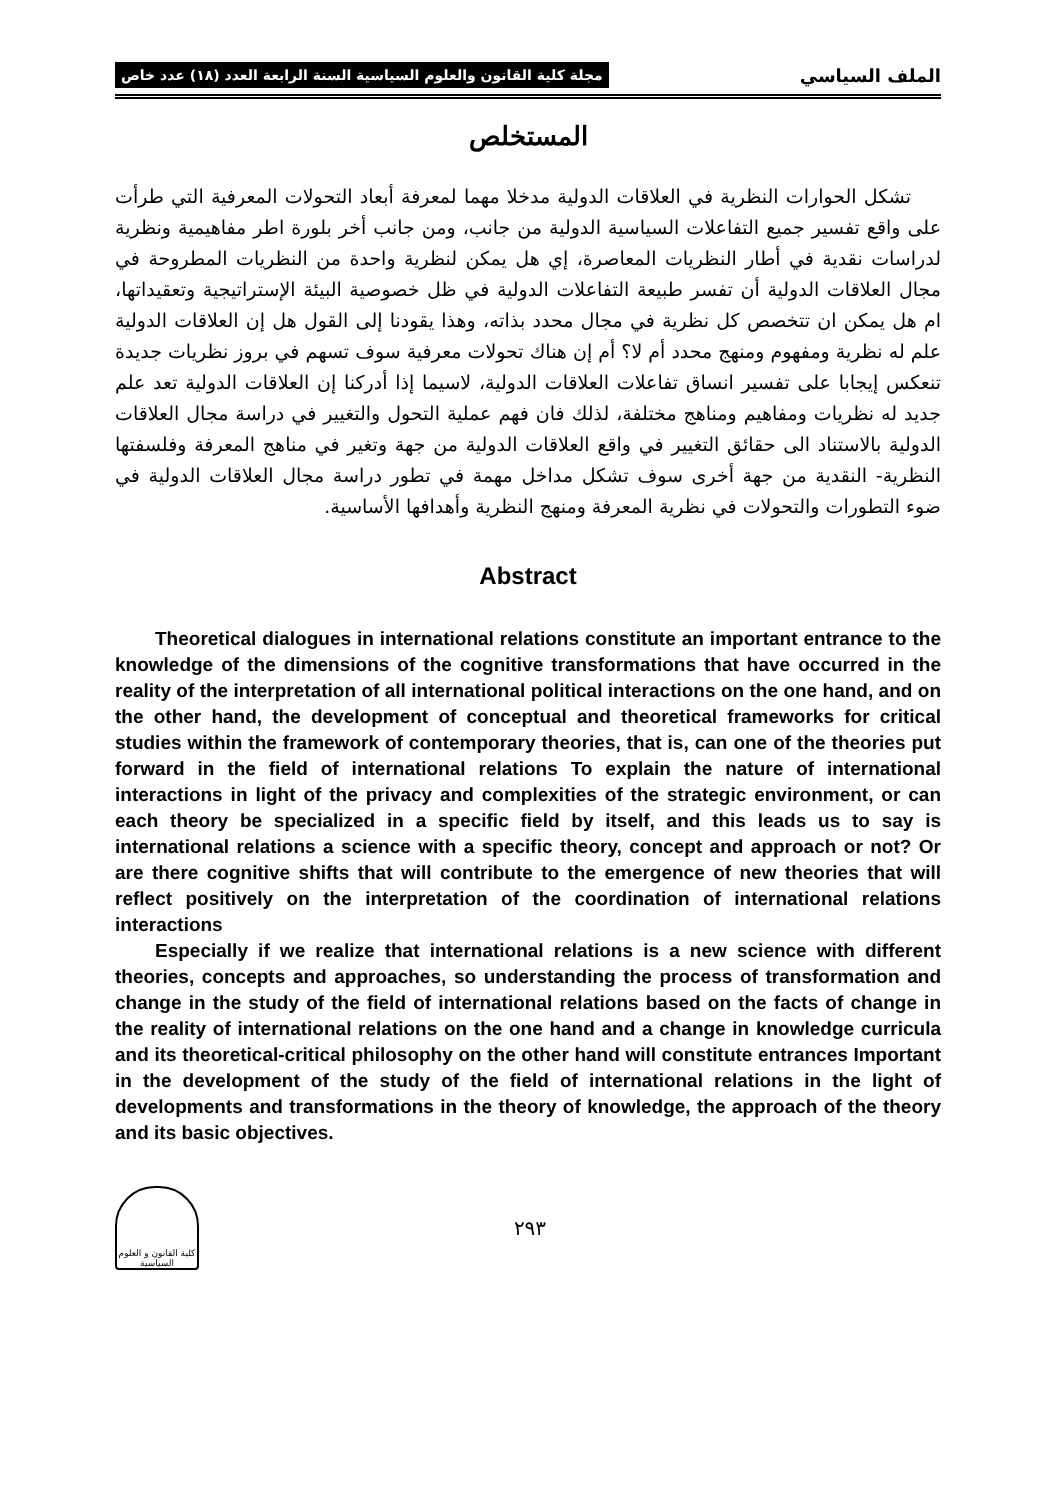الملف السياسي مجلة كلية القانون والعلوم السياسية السنة الرابعة العدد (١٨) عدد خاص
المستخلص
تشكل الحوارات النظرية في العلاقات الدولية مدخلا مهما لمعرفة أبعاد التحولات المعرفية التي طرأت على واقع تفسير جميع التفاعلات السياسية الدولية من جانب، ومن جانب أخر بلورة اطر مفاهيمية ونظرية لدراسات نقدية في أطار النظريات المعاصرة، إي هل يمكن لنظرية واحدة من النظريات المطروحة في مجال العلاقات الدولية أن تفسر طبيعة التفاعلات الدولية في ظل خصوصية البيئة الإستراتيجية وتعقيداتها، ام هل يمكن ان تتخصص كل نظرية في مجال محدد بذاته، وهذا يقودنا إلى القول هل إن العلاقات الدولية علم له نظرية ومفهوم ومنهج محدد أم لا؟ أم إن هناك تحولات معرفية سوف تسهم في بروز نظريات جديدة تنعكس إيجابا على تفسير انساق تفاعلات العلاقات الدولية، لاسيما إذا أدركنا إن العلاقات الدولية تعد علم جديد له نظريات ومفاهيم ومناهج مختلفة، لذلك فان فهم عملية التحول والتغيير في دراسة مجال العلاقات الدولية بالاستناد الى حقائق التغيير في واقع العلاقات الدولية من جهة وتغير في مناهج المعرفة وفلسفتها النظرية- النقدية من جهة أخرى سوف تشكل مداخل مهمة في تطور دراسة مجال العلاقات الدولية في ضوء التطورات والتحولات في نظرية المعرفة ومنهج النظرية وأهدافها الأساسية.
Abstract
Theoretical dialogues in international relations constitute an important entrance to the knowledge of the dimensions of the cognitive transformations that have occurred in the reality of the interpretation of all international political interactions on the one hand, and on the other hand, the development of conceptual and theoretical frameworks for critical studies within the framework of contemporary theories, that is, can one of the theories put forward in the field of international relations To explain the nature of international interactions in light of the privacy and complexities of the strategic environment, or can each theory be specialized in a specific field by itself, and this leads us to say is international relations a science with a specific theory, concept and approach or not? Or are there cognitive shifts that will contribute to the emergence of new theories that will reflect positively on the interpretation of the coordination of international relations interactions
Especially if we realize that international relations is a new science with different theories, concepts and approaches, so understanding the process of transformation and change in the study of the field of international relations based on the facts of change in the reality of international relations on the one hand and a change in knowledge curricula and its theoretical-critical philosophy on the other hand will constitute entrances Important in the development of the study of the field of international relations in the light of developments and transformations in the theory of knowledge, the approach of the theory and its basic objectives.
كلية القانون و العلوم السياسية
٢٩٣